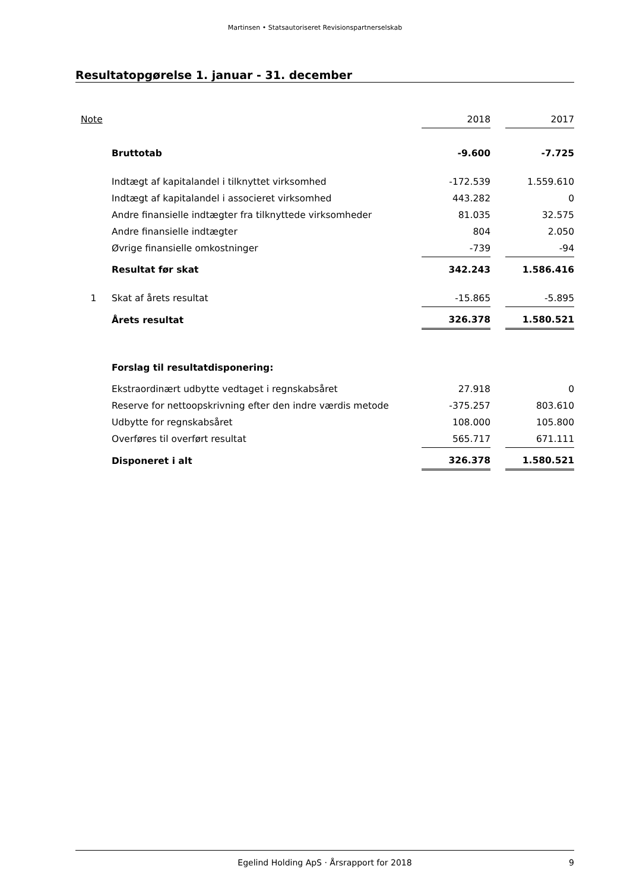Martinsen • Statsautoriseret Revisionspartnerselskab
Resultatopgørelse 1. januar - 31. december
| Note | | 2018 | | 2017 |
| | Bruttotab | -9.600 | | -7.725 |
| | Indtægt af kapitalandel i tilknyttet virksomhed | -172.539 | | 1.559.610 |
| | Indtægt af kapitalandel i associeret virksomhed | 443.282 | | 0 |
| | Andre finansielle indtægter fra tilknyttede virksomheder | 81.035 | | 32.575 |
| | Andre finansielle indtægter | 804 | | 2.050 |
| | Øvrige finansielle omkostninger | -739 | | -94 |
| | Resultat før skat | 342.243 | | 1.586.416 |
| 1 | Skat af årets resultat | -15.865 | | -5.895 |
| | Årets resultat | 326.378 | | 1.580.521 |
| | Forslag til resultatdisponering: | | | |
| | Ekstraordinært udbytte vedtaget i regnskabsåret | 27.918 | | 0 |
| | Reserve for nettoopskrivning efter den indre værdis metode | -375.257 | | 803.610 |
| | Udbytte for regnskabsåret | 108.000 | | 105.800 |
| | Overføres til overført resultat | 565.717 | | 671.111 |
| | Disponeret i alt | 326.378 | | 1.580.521 |
Egelind Holding ApS · Årsrapport for 2018 9